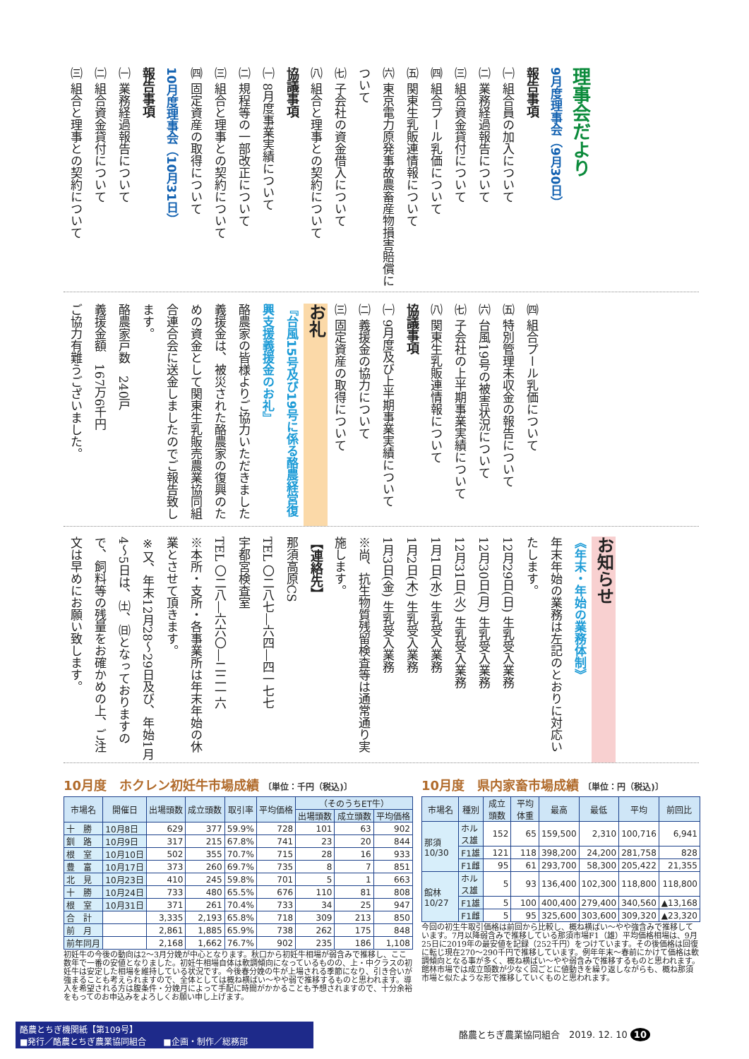理事会だより
9月度理事会（9月30日）
報告事項
㈠ 組合員の加入について
㈡ 業務経過報告について
㈢ 組合資金貸付について
㈣ 組合プール乳価について
㈤ 関東生乳販連情報について
㈥ 東京電力原発事故農畜産物損害賠償について
㈦ 子会社の資金借入について
㈧ 組合と理事との契約について
協議事項
㈠ 8月度事業実績について
㈡ 規程等の一部改正について
㈢ 組合と理事との契約について
㈣ 固定資産の取得について
10月度理事会（10月31日）
報告事項
㈠ 業務経過報告について
㈡ 組合資金貸付について
㈢ 組合と理事との契約について
㈣ 組合プール乳価について
㈤ 特別管理未収金の報告について
㈥ 台風19号の被害状況について
㈦ 子会社の上半期事業実績について
㈧ 関東生乳販連情報について
協議事項
㈠ 9月度及び上半期事業実績について
㈡ 義援金の協力について
㈢ 固定資産の取得について
お礼
『台風15号及び19号に係る酪農経営復興支援義援金のお礼』
酪農家の皆様よりご協力いただきました義援金は、被災された酪農家の復興のための資金として関東生乳販売農業協同組合連合会に送金しましたのでご報告致します。
酪農家戸数　240戸
義援金額　167万6千円
ご協力有難うございました。
お知らせ
《年末・年始の業務体制》
年末年始の業務は左記のとおりに対応いたします。
12月29日(日) 生乳受入業務
12月30日(月) 生乳受入業務
12月31日(火) 生乳受入業務
1月1日(水) 生乳受入業務
1月2日(木) 生乳受入業務
1月3日(金) 生乳受入業務
※尚、抗生物質残留検査等は通常通り実施します。
【連絡先】
那須高原CS
TEL 〇二八七―六四―四一七七
宇都宮検査室
TEL 〇二八―六六〇―二二一六
※本所・支所・各事業所は年末年始の休業とさせて頂きます。
※又、年末12月28～29日及び、年始1月4～5日は、㈯、㈰となっておりますので、飼料等の残量をお確かめの上、ご注文は早めにお願い致します。
10月度　ホクレン初妊牛市場成績 〔単位：千円（税込)〕
| 市場名 | 開催日 | 出場頭数 | 成立頭数 | 取引率 | 平均価格 | （そのうちET牛） | | |
| --- | --- | --- | --- | --- | --- | --- | --- | --- |
| | | | | | | 出場頭数 | 成立頭数 | 平均価格 |
| 十 勝 | 10月8日 | 629 | 377 | 59.9% | 728 | 101 | 63 | 902 |
| 釧 路 | 10月9日 | 317 | 215 | 67.8% | 741 | 23 | 20 | 844 |
| 根 室 | 10月10日 | 502 | 355 | 70.7% | 715 | 28 | 16 | 933 |
| 豊 富 | 10月17日 | 373 | 260 | 69.7% | 735 | 8 | 7 | 851 |
| 北 見 | 10月23日 | 410 | 245 | 59.8% | 701 | 5 | 1 | 663 |
| 十 勝 | 10月24日 | 733 | 480 | 65.5% | 676 | 110 | 81 | 808 |
| 根 室 | 10月31日 | 371 | 261 | 70.4% | 733 | 34 | 25 | 947 |
| 合 計 | | 3,335 | 2,193 | 65.8% | 718 | 309 | 213 | 850 |
| 前 月 | | 2,861 | 1,885 | 65.9% | 738 | 262 | 175 | 848 |
| 前年同月 | | 2,168 | 1,662 | 76.7% | 902 | 235 | 186 | 1,108 |
初妊牛の今後の動向は2～3月分娩が中心となります。秋口から初妊牛相場が弱含みで推移し、ここ数年で一番の安値となりました。初妊牛相場自体は軟調傾向になっているものの、上・中クラスの初妊牛は安定した相場を維持している状況です。今後春分娩の牛が上場される季節になり、引き合いが強まることも考えられますので、全体としては概ね横ばい～やや弱で推移するものと思われます。導入を希望される方は腹条件・分娩月によって手配に時間がかかることも予想されますので、十分余裕をもってのお申込みをよろしくお願い申し上げます。
10月度　県内家畜市場成績 〔単位：円（税込)〕
| 市場名 | 種別 | 成立頭数 | 平均体重 | 最高 | 最低 | 平均 | 前回比 |
| --- | --- | --- | --- | --- | --- | --- | --- |
| 那須 10/30 | ホルス雄 | 152 | 65 | 159,500 | 2,310 | 100,716 | 6,941 |
| | F1雄 | 121 | 118 | 398,200 | 24,200 | 281,758 | 828 |
| | F1雌 | 95 | 61 | 293,700 | 58,300 | 205,422 | 21,355 |
| 館林 10/27 | ホルス雄 | 5 | 93 | 136,400 | 102,300 | 118,800 | 118,800 |
| | F1雄 | 5 | 100 | 400,400 | 279,400 | 340,560 | ▲13,168 |
| | F1雌 | 5 | 95 | 325,600 | 303,600 | 309,320 | ▲23,320 |
今回の初生牛取引価格は前回から比較し、概ね横ばい～やや強含みで推移しています。7月以降弱含みで推移している那須市場F1（雄）平均価格相場は、9月25日に2019年の最安値を記録（252千円）をつけています。その後価格は回復に転じ現在270～290千円で推移しています。例年年末～春前にかけて価格は軟調傾向となる事が多く、概ね横ばい～やや弱含みで推移するものと思われます。
館林市場では成立頭数が少なく回ごとに値動きを繰り返しながらも、概ね那須市場と似たような形で推移していくものと思われます。
酪農とちぎ機関紙【第109号】
■発行／酪農とちぎ農業協同組合　　■企画・制作／総務部
酪農とちぎ農業協同組合　2019. 12. 10 10